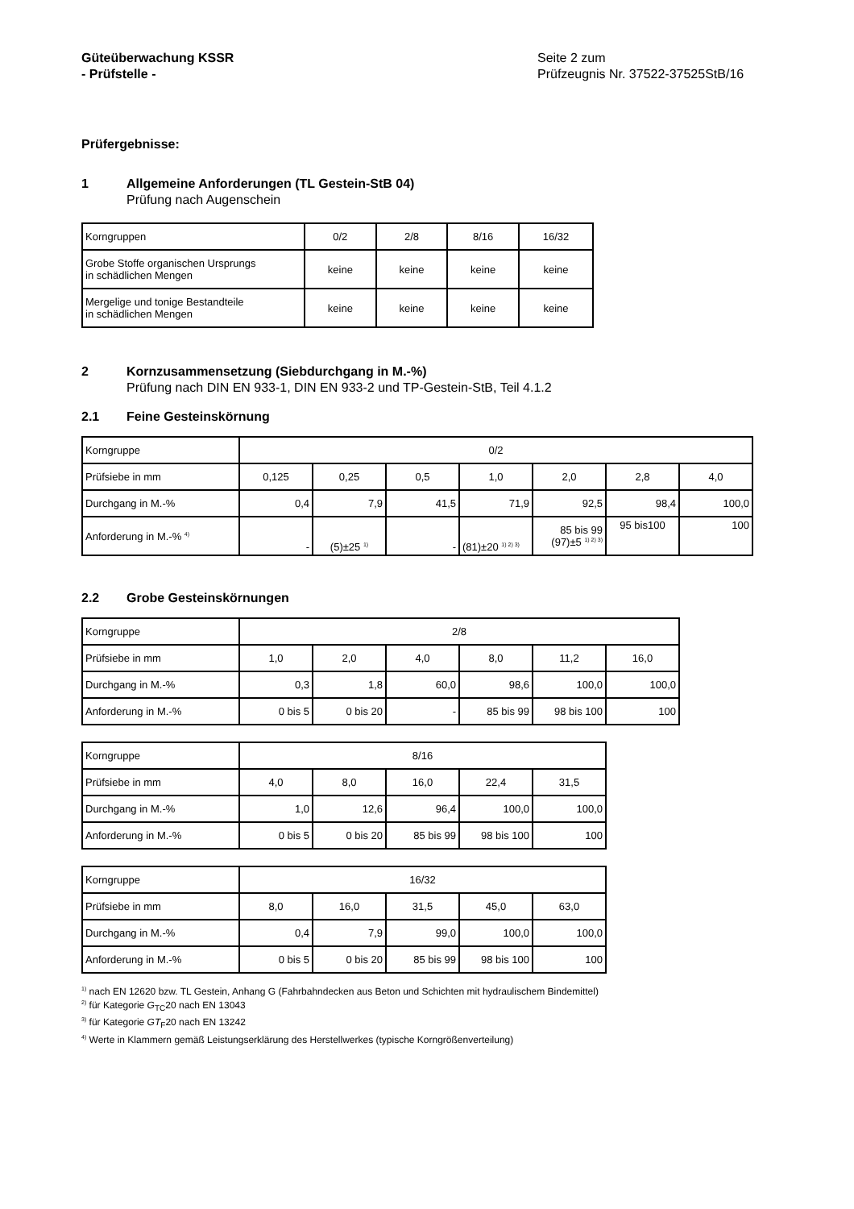Güteüberwachung KSSR
- Prüfstelle -
Seite 2 zum
Prüfzeugnis Nr. 37522-37525StB/16
Prüfergebnisse:
1 Allgemeine Anforderungen (TL Gestein-StB 04)
Prüfung nach Augenschein
| Korngruppen | 0/2 | 2/8 | 8/16 | 16/32 |
| Grobe Stoffe organischen Ursprungs in schädlichen Mengen | keine | keine | keine | keine |
| Mergelige und tonige Bestandteile in schädlichen Mengen | keine | keine | keine | keine |
2 Kornzusammensetzung (Siebdurchgang in M.-%)
Prüfung nach DIN EN 933-1, DIN EN 933-2 und TP-Gestein-StB, Teil 4.1.2
2.1 Feine Gesteinskörnung
| Korngruppe | 0/2 | | | | | | |
| Prüfsiebe in mm | 0,125 | 0,25 | 0,5 | 1,0 | 2,0 | 2,8 | 4,0 |
| Durchgang in M.-% | 0,4 | 7,9 | 41,5 | 71,9 | 92,5 | 98,4 | 100,0 |
| Anforderung in M.-% <sup>4)</sup> | - | (5)±25 <sup>1)</sup> | - | (81)±20 <sup>1) 2) 3)</sup> | 85 bis 99 (97)±5 <sup>1) 2) 3)</sup> | 95 bis100 | 100 |
2.2 Grobe Gesteinskörnungen
| Korngruppe | 2/8 | | | | | |
| Prüfsiebe in mm | 1,0 | 2,0 | 4,0 | 8,0 | 11,2 | 16,0 |
| Durchgang in M.-% | 0,3 | 1,8 | 60,0 | 98,6 | 100,0 | 100,0 |
| Anforderung in M.-% | 0 bis 5 | 0 bis 20 | - | 85 bis 99 | 98 bis 100 | 100 |
| Korngruppe | 8/16 | | | | |
| Prüfsiebe in mm | 4,0 | 8,0 | 16,0 | 22,4 | 31,5 |
| Durchgang in M.-% | 1,0 | 12,6 | 96,4 | 100,0 | 100,0 |
| Anforderung in M.-% | 0 bis 5 | 0 bis 20 | 85 bis 99 | 98 bis 100 | 100 |
| Korngruppe | 16/32 | | | | |
| Prüfsiebe in mm | 8,0 | 16,0 | 31,5 | 45,0 | 63,0 |
| Durchgang in M.-% | 0,4 | 7,9 | 99,0 | 100,0 | 100,0 |
| Anforderung in M.-% | 0 bis 5 | 0 bis 20 | 85 bis 99 | 98 bis 100 | 100 |
<sup>1)</sup> nach EN 12620 bzw. TL Gestein, Anhang G (Fahrbahndecken aus Beton und Schichten mit hydraulischem Bindemittel)
<sup>2)</sup> für Kategorie G<sub>TC</sub>20 nach EN 13043
<sup>3)</sup> für Kategorie GT<sub>F</sub>20 nach EN 13242
<sup>4)</sup> Werte in Klammern gemäß Leistungserklärung des Herstellwerkes (typische Korngrößenverteilung)